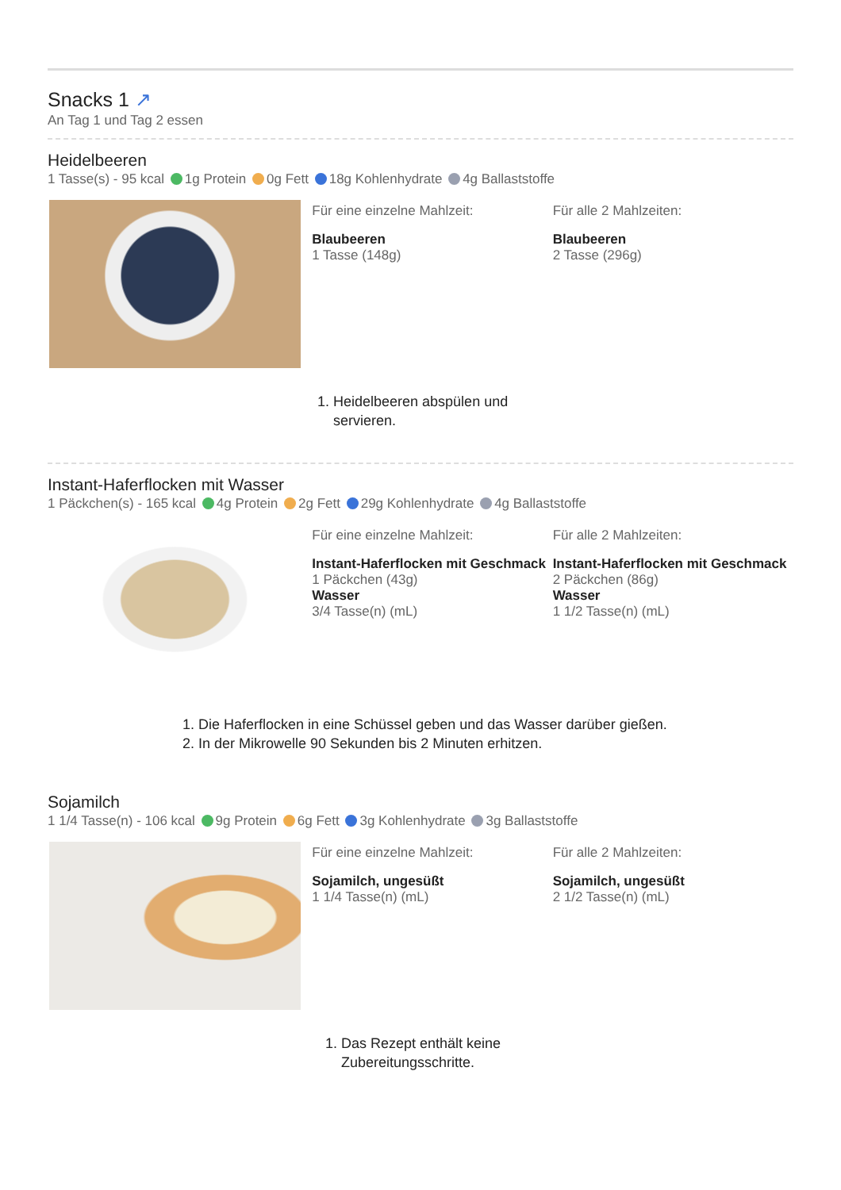Snacks 1 ↗
An Tag 1 und Tag 2 essen
Heidelbeeren
1 Tasse(s) - 95 kcal 1g Protein 0g Fett 18g Kohlenhydrate 4g Ballaststoffe
Für eine einzelne Mahlzeit:
Blaubeeren
1 Tasse (148g)
Für alle 2 Mahlzeiten:
Blaubeeren
2 Tasse (296g)
1. Heidelbeeren abspülen und servieren.
Instant-Haferflocken mit Wasser
1 Päckchen(s) - 165 kcal 4g Protein 2g Fett 29g Kohlenhydrate 4g Ballaststoffe
Für eine einzelne Mahlzeit:
Instant-Haferflocken mit Geschmack
1 Päckchen (43g)
Wasser
3/4 Tasse(n) (mL)
Für alle 2 Mahlzeiten:
Instant-Haferflocken mit Geschmack
2 Päckchen (86g)
Wasser
1 1/2 Tasse(n) (mL)
1. Die Haferflocken in eine Schüssel geben und das Wasser darüber gießen.
2. In der Mikrowelle 90 Sekunden bis 2 Minuten erhitzen.
Sojamilch
1 1/4 Tasse(n) - 106 kcal 9g Protein 6g Fett 3g Kohlenhydrate 3g Ballaststoffe
Für eine einzelne Mahlzeit:
Sojamilch, ungesüßt
1 1/4 Tasse(n) (mL)
Für alle 2 Mahlzeiten:
Sojamilch, ungesüßt
2 1/2 Tasse(n) (mL)
1. Das Rezept enthält keine Zubereitungsschritte.